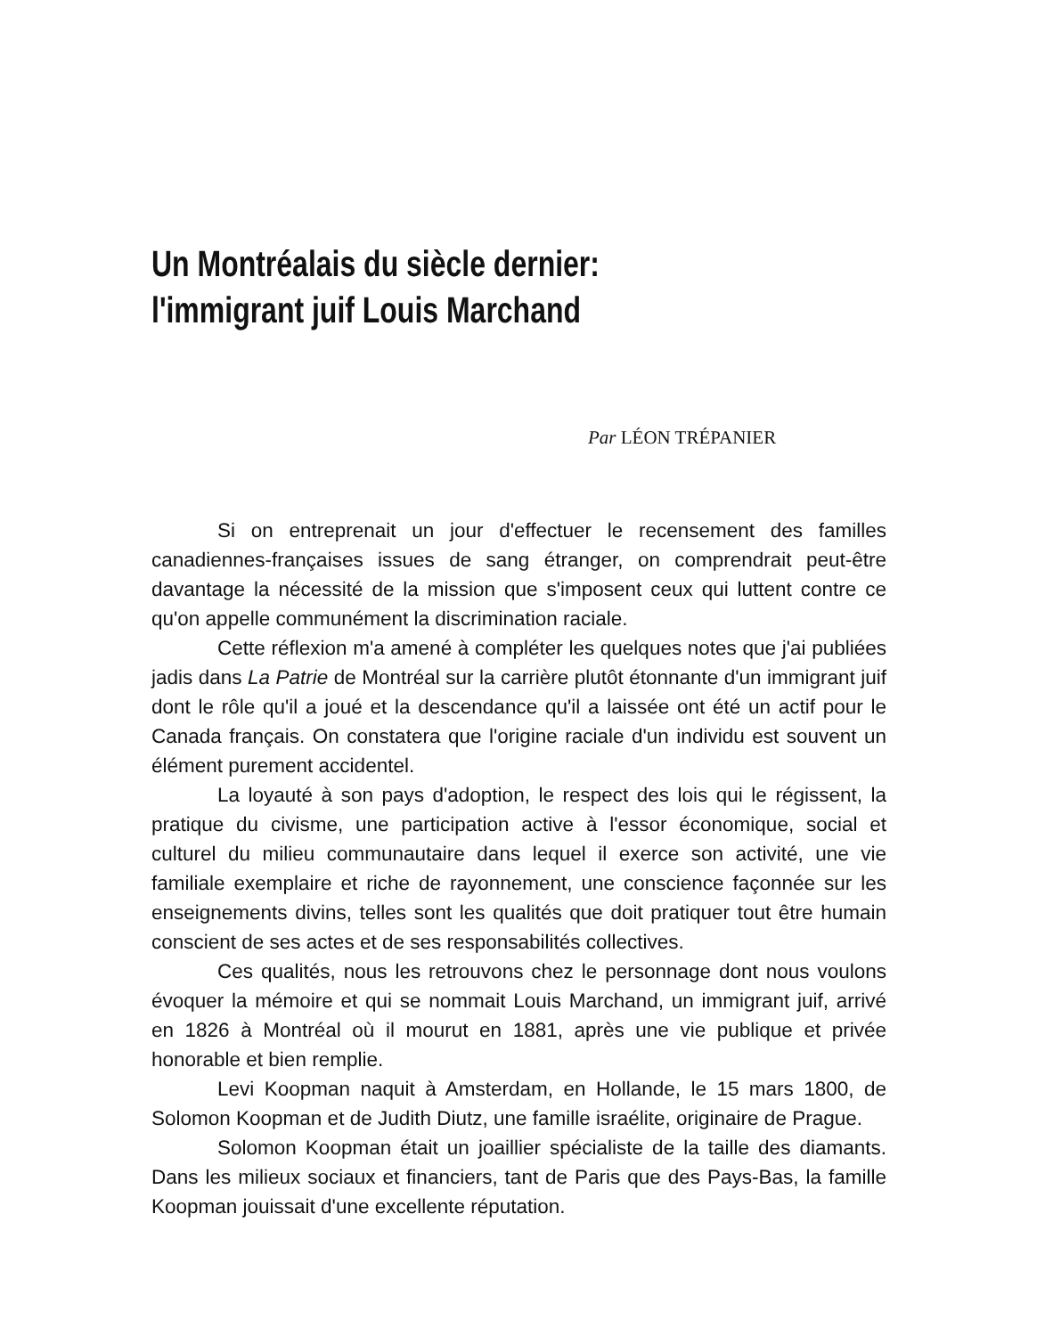Un Montréalais du siècle dernier:
l'immigrant juif Louis Marchand
Par LÉON TRÉPANIER
Si on entreprenait un jour d'effectuer le recensement des familles canadiennes-françaises issues de sang étranger, on comprendrait peut-être davantage la nécessité de la mission que s'imposent ceux qui luttent contre ce qu'on appelle communément la discrimination raciale.
Cette réflexion m'a amené à compléter les quelques notes que j'ai publiées jadis dans La Patrie de Montréal sur la carrière plutôt étonnante d'un immigrant juif dont le rôle qu'il a joué et la descendance qu'il a laissée ont été un actif pour le Canada français. On constatera que l'origine raciale d'un individu est souvent un élément purement accidentel.
La loyauté à son pays d'adoption, le respect des lois qui le régissent, la pratique du civisme, une participation active à l'essor économique, social et culturel du milieu communautaire dans lequel il exerce son activité, une vie familiale exemplaire et riche de rayonnement, une conscience façonnée sur les enseignements divins, telles sont les qualités que doit pratiquer tout être humain conscient de ses actes et de ses responsabilités collectives.
Ces qualités, nous les retrouvons chez le personnage dont nous voulons évoquer la mémoire et qui se nommait Louis Marchand, un immigrant juif, arrivé en 1826 à Montréal où il mourut en 1881, après une vie publique et privée honorable et bien remplie.
Levi Koopman naquit à Amsterdam, en Hollande, le 15 mars 1800, de Solomon Koopman et de Judith Diutz, une famille israélite, originaire de Prague.
Solomon Koopman était un joaillier spécialiste de la taille des diamants. Dans les milieux sociaux et financiers, tant de Paris que des Pays-Bas, la famille Koopman jouissait d'une excellente réputation.